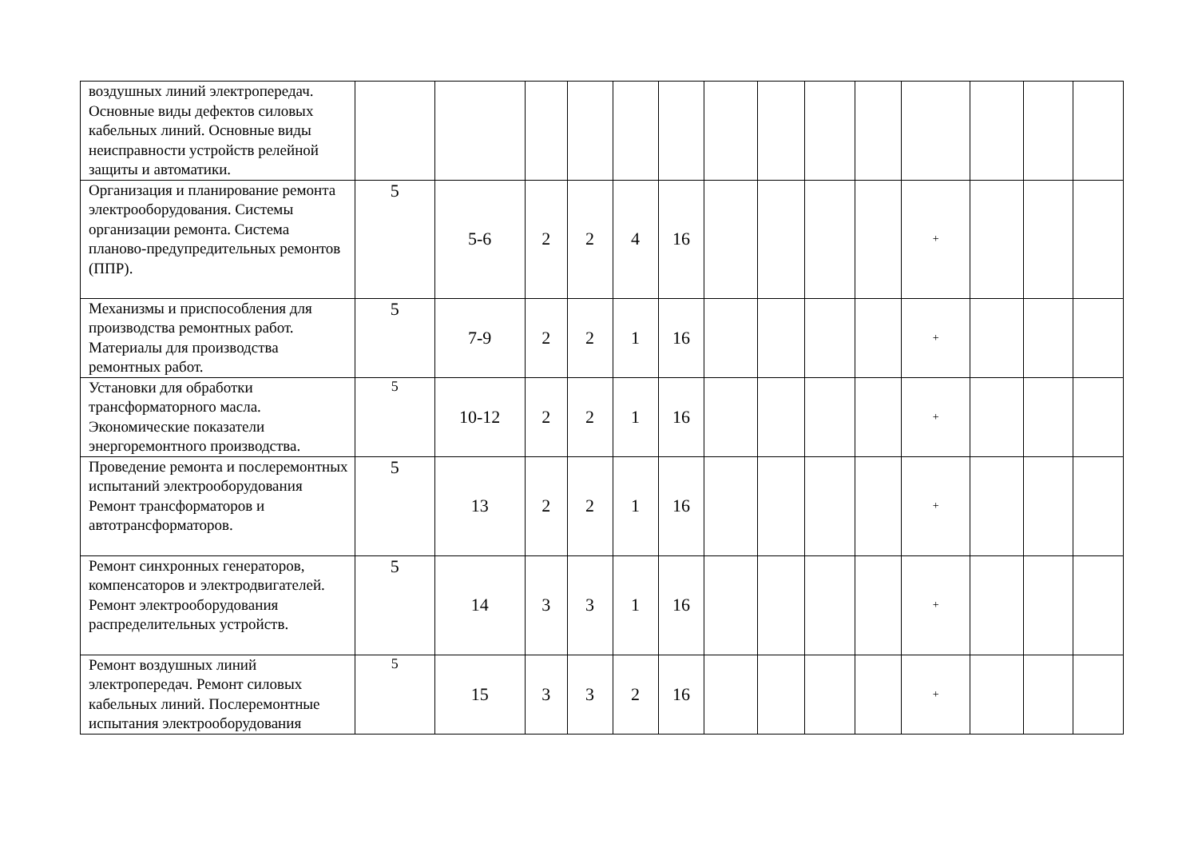| воздушных линий электропередач. Основные виды дефектов силовых кабельных линий. Основные виды неисправности устройств релейной защиты и автоматики. | | | | | | | | | | | | | | |
| Организация и планирование ремонта электрооборудования. Системы организации ремонта. Система планово-предупредительных ремонтов (ППР). | 5 | 5-6 | 2 | 2 | 4 | 16 | | | | | + | | | |
| Механизмы и приспособления для производства ремонтных работ. Материалы для производства ремонтных работ. | 5 | 7-9 | 2 | 2 | 1 | 16 | | | | | + | | | |
| Установки для обработки трансформаторного масла. Экономические показатели энергоремонтного производства. | 5 | 10-12 | 2 | 2 | 1 | 16 | | | | | + | | | |
| Проведение ремонта и послеремонтных испытаний электрооборудования Ремонт трансформаторов и автотрансформаторов. | 5 | 13 | 2 | 2 | 1 | 16 | | | | | + | | | |
| Ремонт синхронных генераторов, компенсаторов и электродвигателей. Ремонт электрооборудования распределительных устройств. | 5 | 14 | 3 | 3 | 1 | 16 | | | | | + | | | |
| Ремонт воздушных линий электропередач. Ремонт силовых кабельных линий. Послеремонтные испытания электрооборудования | 5 | 15 | 3 | 3 | 2 | 16 | | | | | + | | | |